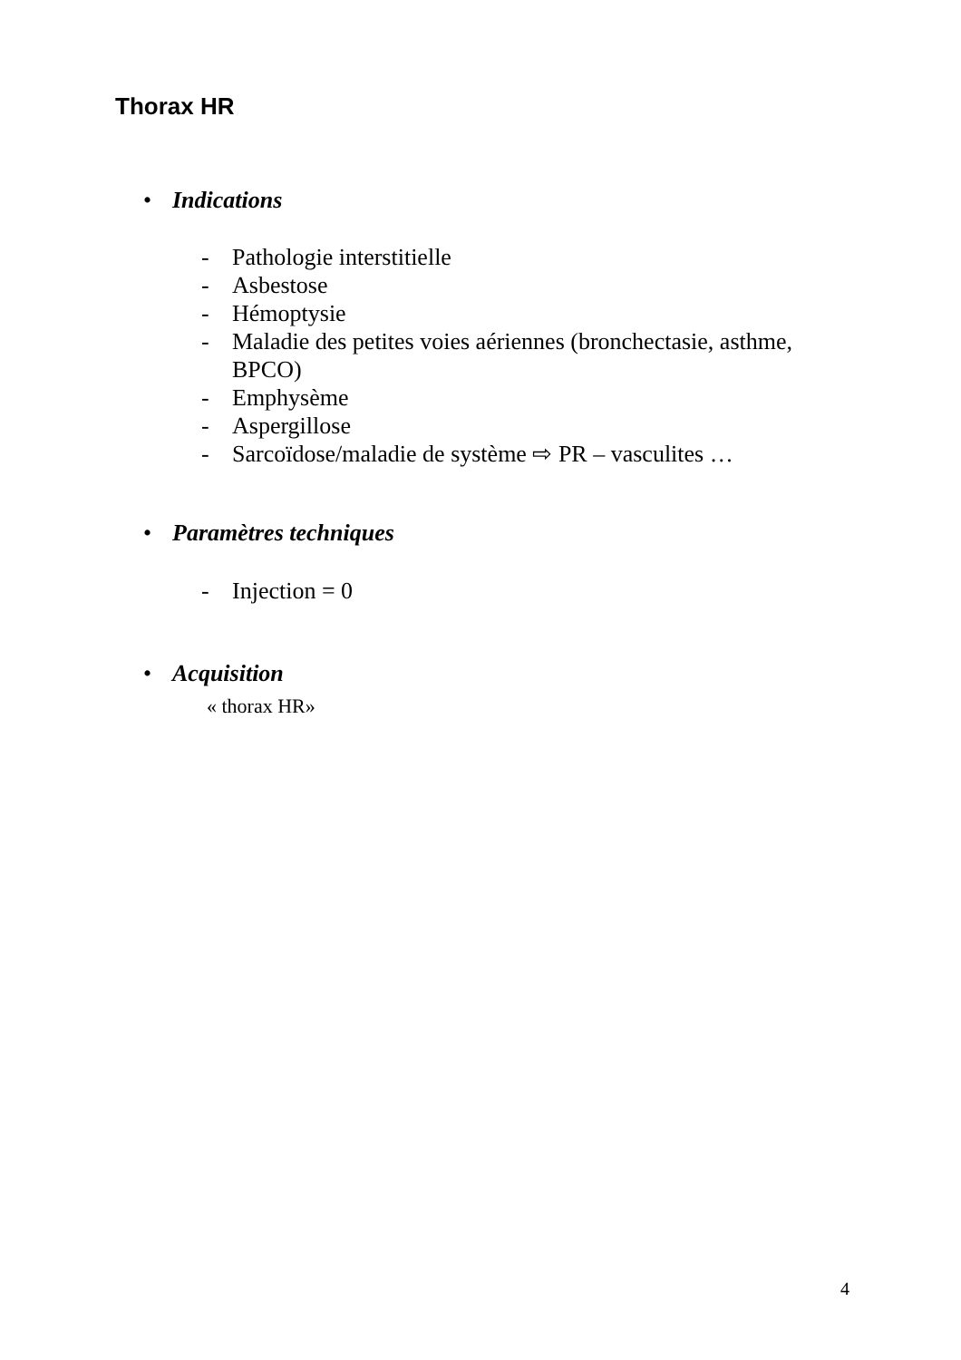Thorax HR
• Indications
- Pathologie interstitielle
- Asbestose
- Hémoptysie
- Maladie des petites voies aériennes (bronchectasie, asthme,
BPCO)
- Emphysème
- Aspergillose
- Sarcoïdose/maladie de système ⇨ PR – vasculites …
• Paramètres techniques
- Injection = 0
• Acquisition
« thorax HR»
4